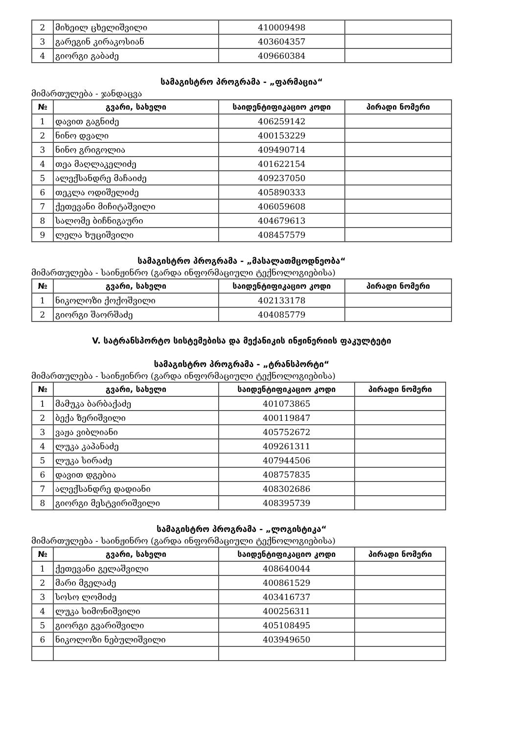| 2 | მიხეილ ცხელიშვილი | 410009498 | |
| 3 | გარეგინ კირაკოსიან | 403604357 | |
| 4 | გიორგი გაბაძე | 409660384 | |
სამაგისტრო პროგრამა - „ფარმაცია“
მიმართულება - ჯანდაცვა
| № | გვარი, სახელი | საიდენტიფიკაციო კოდი | პირადი ნომერი |
| --- | --- | --- | --- |
| 1 | დავით გაგნიძე | 406259142 | |
| 2 | ნინო დვალი | 400153229 | |
| 3 | ნინო გრიგოლია | 409490714 | |
| 4 | თეა მაღლაკელიძე | 401622154 | |
| 5 | ალექსანდრე მაჩაიძე | 409237050 | |
| 6 | თეკლა ოდიშელიძე | 405890333 | |
| 7 | ქეთევანი მიჩიტაშვილი | 406059608 | |
| 8 | სალომე ბიჩნიგაური | 404679613 | |
| 9 | ლელა ხუციშვილი | 408457579 | |
სამაგისტრო პროგრამა - „მასალათმცოდნეობა“
მიმართულება - საინჟინრო (გარდა ინფორმაციული ტექნოლოგიებისა)
| № | გვარი, სახელი | საიდენტიფიკაციო კოდი | პირადი ნომერი |
| --- | --- | --- | --- |
| 1 | ნიკოლოზი ქოქოშვილი | 402133178 | |
| 2 | გიორგი შაორშაძე | 404085779 | |
V. სატრანსპორტო სისტემებისა და მექანიკის ინჟინერიის ფაკულტეტი
სამაგისტრო პროგრამა - „ტრანსპორტი“
მიმართულება - საინჟინრო (გარდა ინფორმაციული ტექნოლოგიებისა)
| № | გვარი, სახელი | საიდენტიფიკაციო კოდი | პირადი ნომერი |
| --- | --- | --- | --- |
| 1 | მამუკა ბარბაქაძე | 401073865 | |
| 2 | ბექა ზერიშვილი | 400119847 | |
| 3 | ვაჟა ვიბლიანი | 405752672 | |
| 4 | ლუკა კაპანაძე | 409261311 | |
| 5 | ლუკა სირაძე | 407944506 | |
| 6 | დავით დგებია | 408757835 | |
| 7 | ალექსანდრე დადიანი | 408302686 | |
| 8 | გიორგი მესტვირიშვილი | 408395739 | |
სამაგისტრო პროგრამა - „ლოგისტიკა“
მიმართულება - საინჟინრო (გარდა ინფორმაციული ტექნოლოგიებისა)
| № | გვარი, სახელი | საიდენტიფიკაციო კოდი | პირადი ნომერი |
| --- | --- | --- | --- |
| 1 | ქეთევანი გელაშვილი | 408640044 | |
| 2 | მარი მგელაძე | 400861529 | |
| 3 | სოსო ლომიძე | 403416737 | |
| 4 | ლუკა სიმონიშვილი | 400256311 | |
| 5 | გიორგი გვარიშვილი | 405108495 | |
| 6 | ნიკოლოზი ნებულიშვილი | 403949650 | |